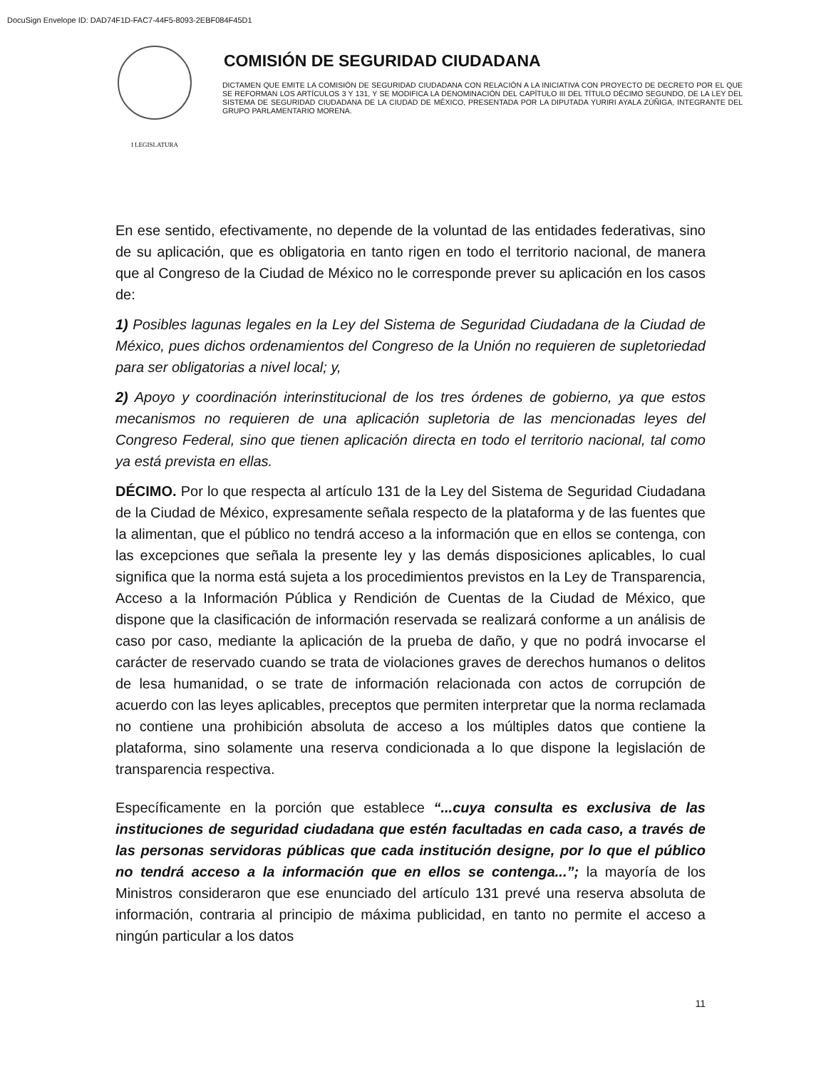DocuSign Envelope ID: DAD74F1D-FAC7-44F5-8093-2EBF084F45D1
I LEGISLATURA
COMISIÓN DE SEGURIDAD CIUDADANA
DICTAMEN QUE EMITE LA COMISIÓN DE SEGURIDAD CIUDADANA CON RELACIÓN A LA INICIATIVA CON PROYECTO DE DECRETO POR EL QUE SE REFORMAN LOS ARTÍCULOS 3 Y 131, Y SE MODIFICA LA DENOMINACIÓN DEL CAPÍTULO III DEL TÍTULO DÉCIMO SEGUNDO, DE LA LEY DEL SISTEMA DE SEGURIDAD CIUDADANA DE LA CIUDAD DE MÉXICO, PRESENTADA POR LA DIPUTADA YURIRI AYALA ZÚÑIGA, INTEGRANTE DEL GRUPO PARLAMENTARIO MORENA.
En ese sentido, efectivamente, no depende de la voluntad de las entidades federativas, sino de su aplicación, que es obligatoria en tanto rigen en todo el territorio nacional, de manera que al Congreso de la Ciudad de México no le corresponde prever su aplicación en los casos de:
1) Posibles lagunas legales en la Ley del Sistema de Seguridad Ciudadana de la Ciudad de México, pues dichos ordenamientos del Congreso de la Unión no requieren de supletoriedad para ser obligatorias a nivel local; y,
2) Apoyo y coordinación interinstitucional de los tres órdenes de gobierno, ya que estos mecanismos no requieren de una aplicación supletoria de las mencionadas leyes del Congreso Federal, sino que tienen aplicación directa en todo el territorio nacional, tal como ya está prevista en ellas.
DÉCIMO. Por lo que respecta al artículo 131 de la Ley del Sistema de Seguridad Ciudadana de la Ciudad de México, expresamente señala respecto de la plataforma y de las fuentes que la alimentan, que el público no tendrá acceso a la información que en ellos se contenga, con las excepciones que señala la presente ley y las demás disposiciones aplicables, lo cual significa que la norma está sujeta a los procedimientos previstos en la Ley de Transparencia, Acceso a la Información Pública y Rendición de Cuentas de la Ciudad de México, que dispone que la clasificación de información reservada se realizará conforme a un análisis de caso por caso, mediante la aplicación de la prueba de daño, y que no podrá invocarse el carácter de reservado cuando se trata de violaciones graves de derechos humanos o delitos de lesa humanidad, o se trate de información relacionada con actos de corrupción de acuerdo con las leyes aplicables, preceptos que permiten interpretar que la norma reclamada no contiene una prohibición absoluta de acceso a los múltiples datos que contiene la plataforma, sino solamente una reserva condicionada a lo que dispone la legislación de transparencia respectiva.
Específicamente en la porción que establece “...cuya consulta es exclusiva de las instituciones de seguridad ciudadana que estén facultadas en cada caso, a través de las personas servidoras públicas que cada institución designe, por lo que el público no tendrá acceso a la información que en ellos se contenga...”; la mayoría de los Ministros consideraron que ese enunciado del artículo 131 prevé una reserva absoluta de información, contraria al principio de máxima publicidad, en tanto no permite el acceso a ningún particular a los datos
11